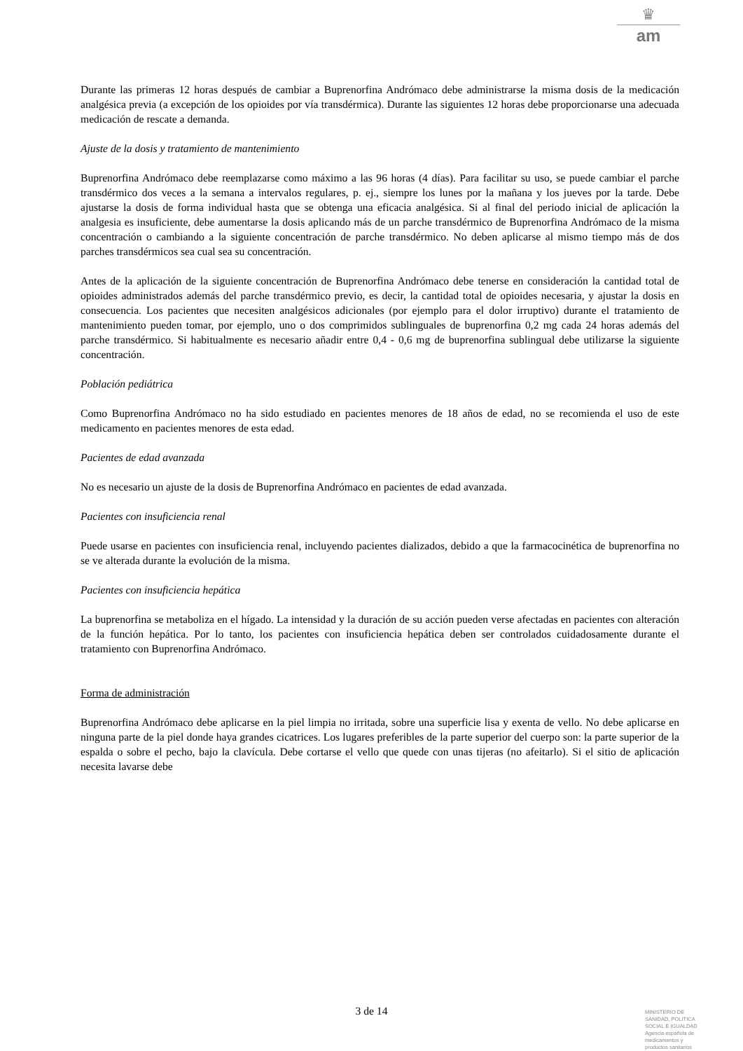♛
am
Durante las primeras 12 horas después de cambiar a Buprenorfina Andrómaco debe administrarse la misma dosis de la medicación analgésica previa (a excepción de los opioides por vía transdérmica). Durante las siguientes 12 horas debe proporcionarse una adecuada medicación de rescate a demanda.
Ajuste de la dosis y tratamiento de mantenimiento
Buprenorfina Andrómaco debe reemplazarse como máximo a las 96 horas (4 días). Para facilitar su uso, se puede cambiar el parche transdérmico dos veces a la semana a intervalos regulares, p. ej., siempre los lunes por la mañana y los jueves por la tarde. Debe ajustarse la dosis de forma individual hasta que se obtenga una eficacia analgésica. Si al final del periodo inicial de aplicación la analgesia es insuficiente, debe aumentarse la dosis aplicando más de un parche transdérmico de Buprenorfina Andrómaco de la misma concentración o cambiando a la siguiente concentración de parche transdérmico. No deben aplicarse al mismo tiempo más de dos parches transdérmicos sea cual sea su concentración.
Antes de la aplicación de la siguiente concentración de Buprenorfina Andrómaco debe tenerse en consideración la cantidad total de opioides administrados además del parche transdérmico previo, es decir, la cantidad total de opioides necesaria, y ajustar la dosis en consecuencia. Los pacientes que necesiten analgésicos adicionales (por ejemplo para el dolor irruptivo) durante el tratamiento de mantenimiento pueden tomar, por ejemplo, uno o dos comprimidos sublinguales de buprenorfina 0,2 mg cada 24 horas además del parche transdérmico. Si habitualmente es necesario añadir entre 0,4 - 0,6 mg de buprenorfina sublingual debe utilizarse la siguiente concentración.
Población pediátrica
Como Buprenorfina Andrómaco no ha sido estudiado en pacientes menores de 18 años de edad, no se recomienda el uso de este medicamento en pacientes menores de esta edad.
Pacientes de edad avanzada
No es necesario un ajuste de la dosis de Buprenorfina Andrómaco en pacientes de edad avanzada.
Pacientes con insuficiencia renal
Puede usarse en pacientes con insuficiencia renal, incluyendo pacientes dializados, debido a que la farmacocinética de buprenorfina no se ve alterada durante la evolución de la misma.
Pacientes con insuficiencia hepática
La buprenorfina se metaboliza en el hígado. La intensidad y la duración de su acción pueden verse afectadas en pacientes con alteración de la función hepática. Por lo tanto, los pacientes con insuficiencia hepática deben ser controlados cuidadosamente durante el tratamiento con Buprenorfina Andrómaco.
Forma de administración
Buprenorfina Andrómaco debe aplicarse en la piel limpia no irritada, sobre una superficie lisa y exenta de vello. No debe aplicarse en ninguna parte de la piel donde haya grandes cicatrices. Los lugares preferibles de la parte superior del cuerpo son: la parte superior de la espalda o sobre el pecho, bajo la clavícula. Debe cortarse el vello que quede con unas tijeras (no afeitarlo). Si el sitio de aplicación necesita lavarse debe
3 de 14
MINISTERIO DE
SANIDAD, POLITICA
SOCIAL E IGUALDAD
Agencia española de
medicamentos y
productos sanitarios